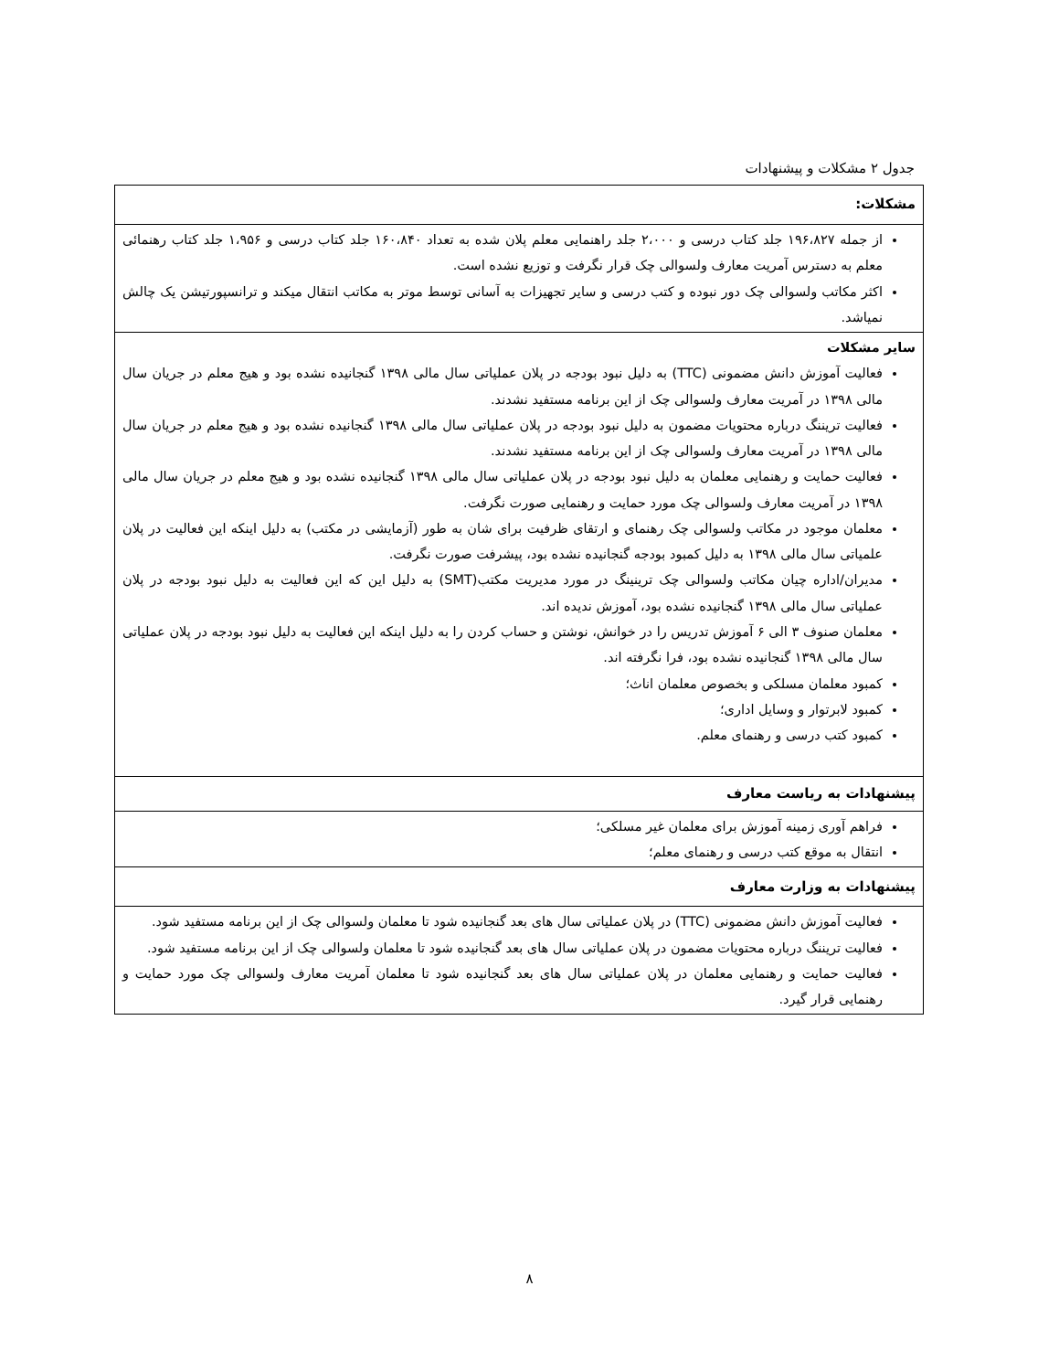جدول ۲ مشکلات و پیشنهادات
| مشکلات: |
| --- |
| از جمله ۱۹۶،۸۲۷ جلد کتاب درسی و ۲،۰۰۰ جلد راهنمایی معلم پلان شده به تعداد ۱۶۰،۸۴۰ جلد کتاب درسی و ۱،۹۵۶ جلد کتاب رهنمائی معلم به دسترس آمریت معارف ولسوالی چک قرار نگرفت و توزیع نشده است. اکثر مکاتب ولسوالی چک دور نبوده و کتب درسی و سایر تجهیزات به آسانی توسط موتر به مکاتب انتقال میکند و ترانسپورتیشن یک چالش نمیاشد. |
| سایر مشکلات فعالیت آموزش دانش مضمونی (TTC) به دلیل نبود بودجه در پلان عملیاتی سال مالی ۱۳۹۸ گنجانیده نشده بود و هیج معلم در جریان سال مالی ۱۳۹۸ در آمریت معارف ولسوالی چک از این برنامه مستفید نشدند. فعالیت تریننگ درباره محتویات مضمون به دلیل نبود بودجه در پلان عملیاتی سال مالی ۱۳۹۸ گنجانیده نشده بود و هیج معلم در جریان سال مالی ۱۳۹۸ در آمریت معارف ولسوالی چک از این برنامه مستفید نشدند. فعالیت حمایت و رهنمایی معلمان به دلیل نبود بودجه در پلان عملیاتی سال مالی ۱۳۹۸ گنجانیده نشده بود و هیج معلم در جریان سال مالی ۱۳۹۸ در آمریت معارف ولسوالی چک مورد حمایت و رهنمایی صورت نگرفت. معلمان موجود در مکاتب ولسوالی چک رهنمای و ارتقای ظرفیت برای شان به طور (آزمایشی در مکتب) به دلیل اینکه این فعالیت در پلان علمیاتی سال مالی ۱۳۹۸ به دلیل کمبود بودجه گنجانیده نشده بود، پیشرفت صورت نگرفت. مدیران/اداره چیان مکاتب ولسوالی چک ترینینگ در مورد مدیریت مکتب(SMT) به دلیل این که این فعالیت به دلیل نبود بودجه در پلان عملیاتی سال مالی ۱۳۹۸ گنجانیده نشده بود، آموزش ندیده اند. معلمان صنوف ۳ الی ۶ آموزش تدریس را در خوانش، نوشتن و حساب کردن را به دلیل اینکه این فعالیت به دلیل نبود بودجه در پلان عملیاتی سال مالی ۱۳۹۸ گنجانیده نشده بود، فرا نگرفته اند. کمبود معلمان مسلکی و بخصوص معلمان اناث؛ کمبود لابرتوار و وسایل اداری؛ کمبود کتب درسی و رهنمای معلم. |
| پیشنهادات به ریاست معارف |
| فراهم آوری زمینه آموزش برای معلمان غیر مسلکی؛ انتقال به موقع کتب درسی و رهنمای معلم؛ |
| پیشنهادات به وزارت معارف |
| فعالیت آموزش دانش مضمونی (TTC) در پلان عملیاتی سال های بعد گنجانیده شود تا معلمان ولسوالی چک از این برنامه مستفید شود. فعالیت تریننگ درباره محتویات مضمون در پلان عملیاتی سال های بعد گنجانیده شود تا معلمان ولسوالی چک از این برنامه مستفید شود. فعالیت حمایت و رهنمایی معلمان در پلان عملیاتی سال های بعد گنجانیده شود تا معلمان آمریت معارف ولسوالی چک مورد حمایت و رهنمایی قرار گیرد. |
۸